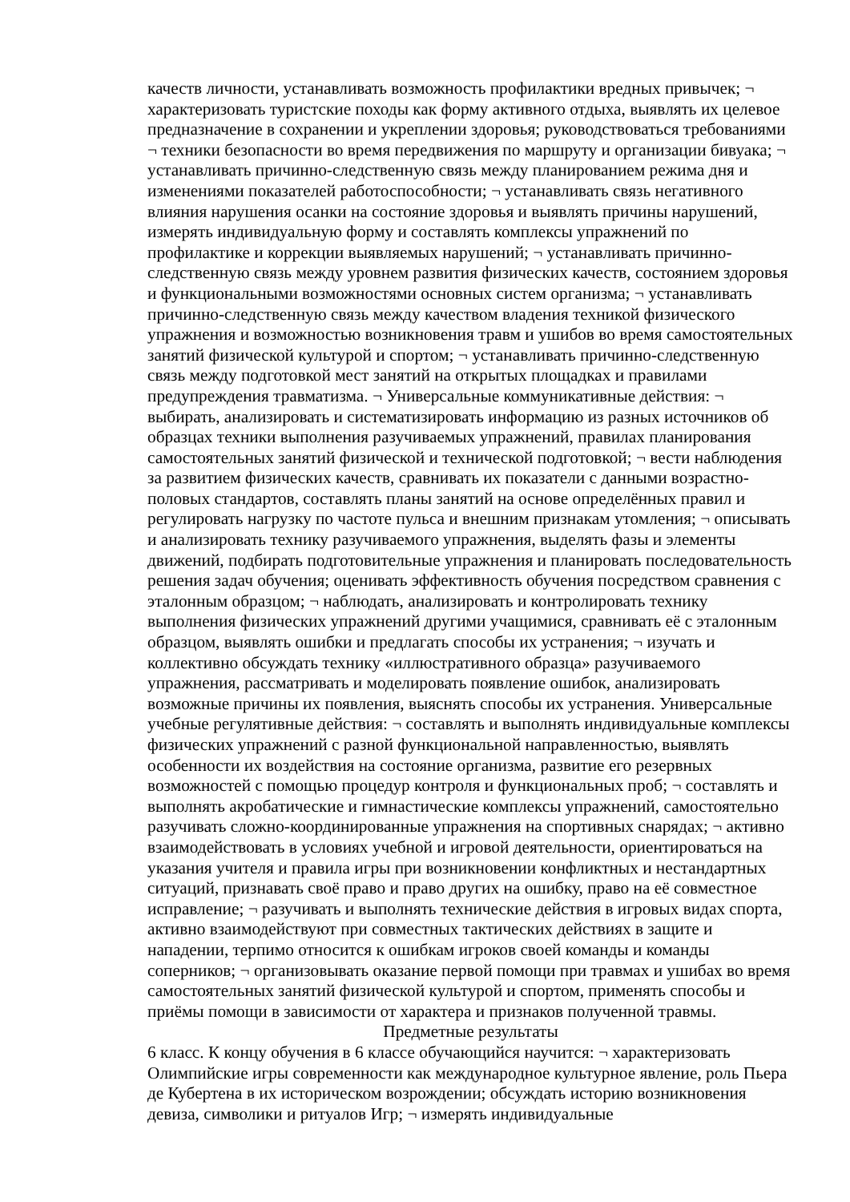качеств личности, устанавливать возможность профилактики вредных привычек; ¬ характеризовать туристские походы как форму активного отдыха, выявлять их целевое предназначение в сохранении и укреплении здоровья; руководствоваться требованиями ¬ техники безопасности во время передвижения по маршруту и организации бивуака; ¬ устанавливать причинно-следственную связь между планированием режима дня и изменениями показателей работоспособности; ¬ устанавливать связь негативного влияния нарушения осанки на состояние здоровья и выявлять причины нарушений, измерять индивидуальную форму и составлять комплексы упражнений по профилактике и коррекции выявляемых нарушений; ¬ устанавливать причинно-следственную связь между уровнем развития физических качеств, состоянием здоровья и функциональными возможностями основных систем организма; ¬ устанавливать причинно-следственную связь между качеством владения техникой физического упражнения и возможностью возникновения травм и ушибов во время самостоятельных занятий физической культурой и спортом; ¬ устанавливать причинно-следственную связь между подготовкой мест занятий на открытых площадках и правилами предупреждения травматизма. ¬ Универсальные коммуникативные действия: ¬ выбирать, анализировать и систематизировать информацию из разных источников об образцах техники выполнения разучиваемых упражнений, правилах планирования самостоятельных занятий физической и технической подготовкой; ¬ вести наблюдения за развитием физических качеств, сравнивать их показатели с данными возрастно-половых стандартов, составлять планы занятий на основе определённых правил и регулировать нагрузку по частоте пульса и внешним признакам утомления; ¬ описывать и анализировать технику разучиваемого упражнения, выделять фазы и элементы движений, подбирать подготовительные упражнения и планировать последовательность решения задач обучения; оценивать эффективность обучения посредством сравнения с эталонным образцом; ¬ наблюдать, анализировать и контролировать технику выполнения физических упражнений другими учащимися, сравнивать её с эталонным образцом, выявлять ошибки и предлагать способы их устранения; ¬ изучать и коллективно обсуждать технику «иллюстративного образца» разучиваемого упражнения, рассматривать и моделировать появление ошибок, анализировать возможные причины их появления, выяснять способы их устранения. Универсальные учебные регулятивные действия: ¬ составлять и выполнять индивидуальные комплексы физических упражнений с разной функциональной направленностью, выявлять особенности их воздействия на состояние организма, развитие его резервных возможностей с помощью процедур контроля и функциональных проб; ¬ составлять и выполнять акробатические и гимнастические комплексы упражнений, самостоятельно разучивать сложно-координированные упражнения на спортивных снарядах; ¬ активно взаимодействовать в условиях учебной и игровой деятельности, ориентироваться на указания учителя и правила игры при возникновении конфликтных и нестандартных ситуаций, признавать своё право и право других на ошибку, право на её совместное исправление; ¬ разучивать и выполнять технические действия в игровых видах спорта, активно взаимодействуют при совместных тактических действиях в защите и нападении, терпимо относится к ошибкам игроков своей команды и команды соперников; ¬ организовывать оказание первой помощи при травмах и ушибах во время самостоятельных занятий физической культурой и спортом, применять способы и приёмы помощи в зависимости от характера и признаков полученной травмы.
Предметные результаты
6 класс. К концу обучения в 6 классе обучающийся научится: ¬ характеризовать Олимпийские игры современности как международное культурное явление, роль Пьера де Кубертена в их историческом возрождении; обсуждать историю возникновения девиза, символики и ритуалов Игр; ¬ измерять индивидуальные